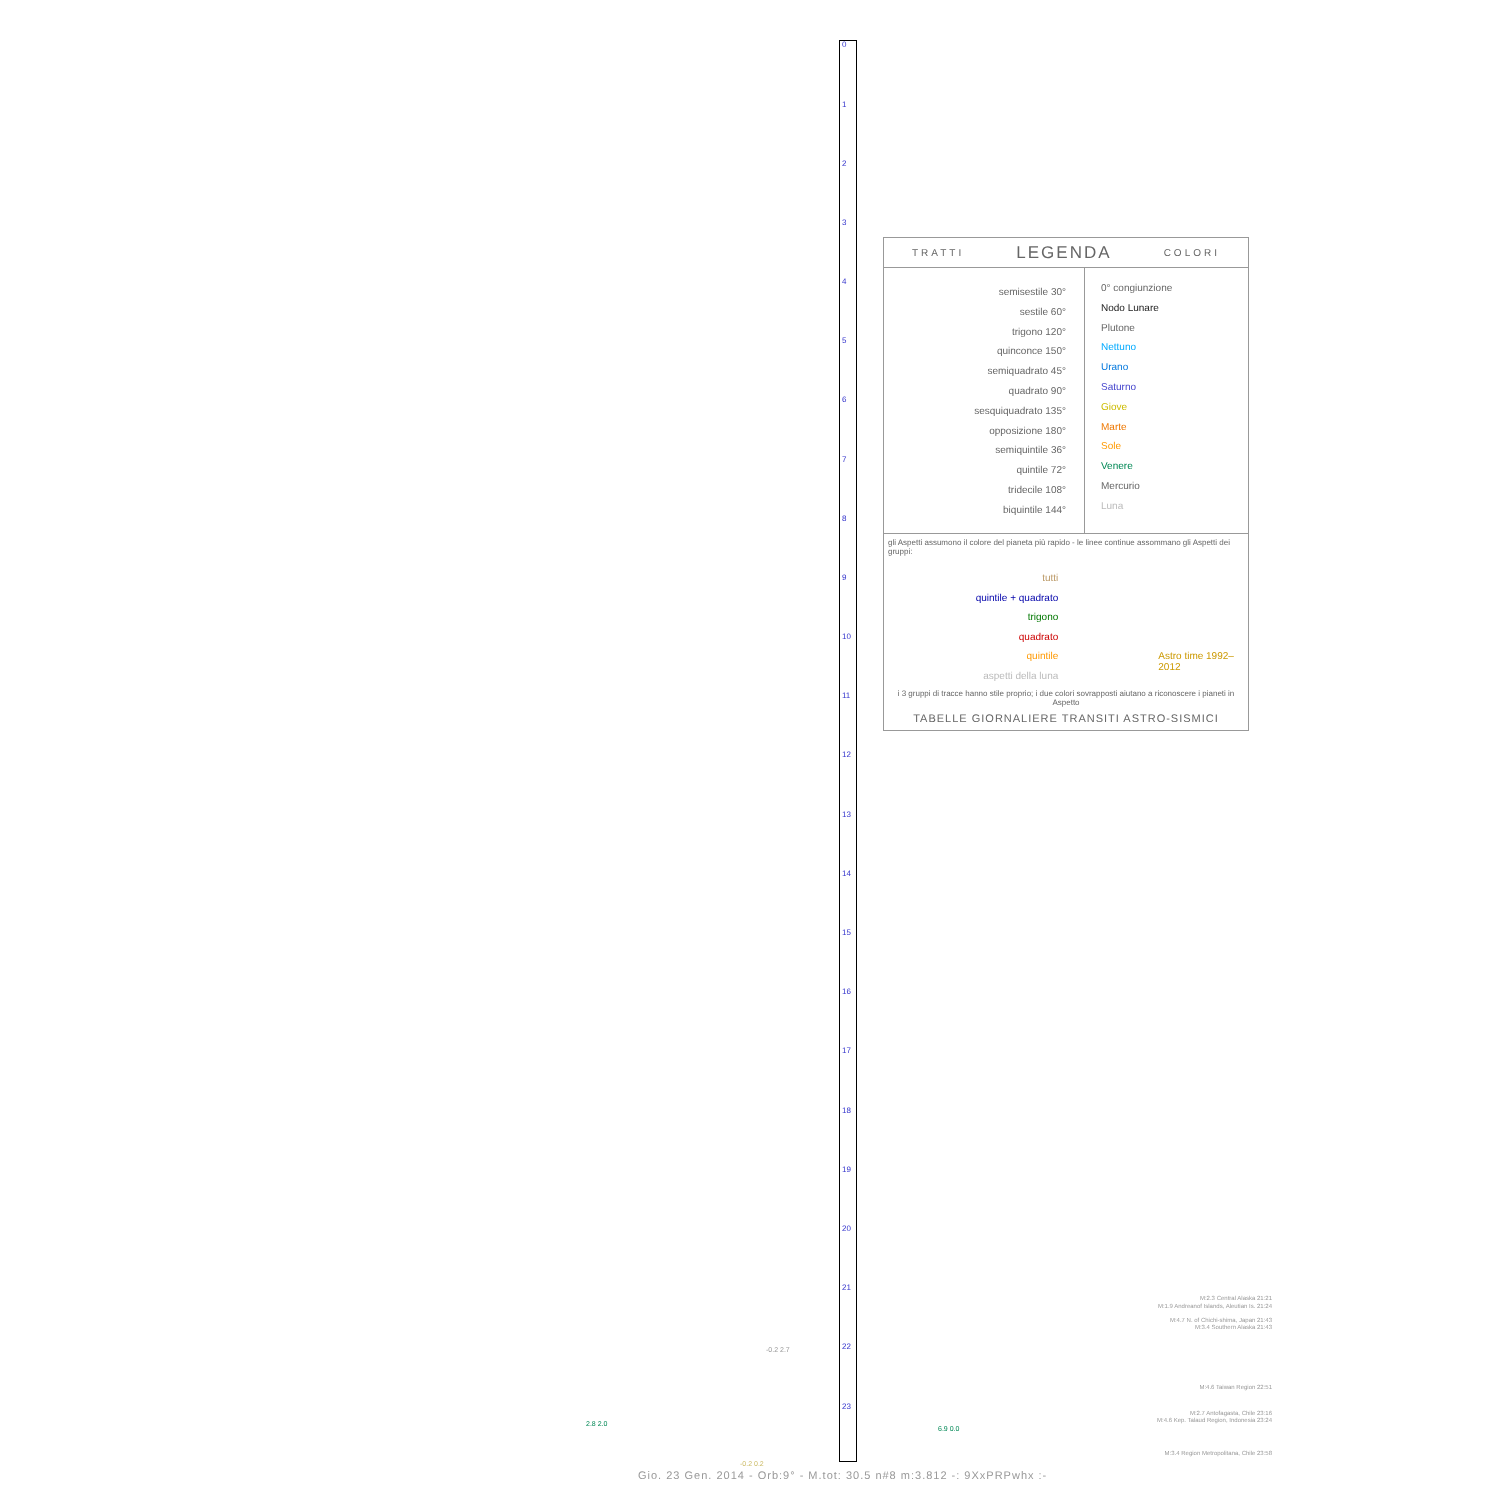0
1
2
3
4
5
6
7
8
9
10
11
12
13
14
15
16
17
18
19
20
21
22
23
TRATTI LEGENDA COLORI
semisestile 30°
sestile 60°
trigono 120°
quinconce 150°
semiquadrato 45°
quadrato 90°
sesquiquadrato 135°
opposizione 180°
semiquintile 36°
quintile 72°
tridecile 108°
biquintile 144°
0° congiunzione
Nodo Lunare
Plutone
Nettuno
Urano
Saturno
Giove
Marte
Sole
Venere
Mercurio
Luna
gli Aspetti assumono il colore del pianeta più rapido - le linee continue assommano gli Aspetti dei gruppi:
tutti
quintile + quadrato
trigono
quadrato
quintile
aspetti della luna
Astro time 1992–2012
i 3 gruppi di tracce hanno stile proprio; i due colori sovrapposti aiutano a riconoscere i pianeti in Aspetto
TABELLE GIORNALIERE TRANSITI ASTRO-SISMICI
M:2.3 Central Alaska 21:21
M:1.9 Andreanof Islands, Aleutian Is. 21:24
M:4.7 N. of Chichi-shima, Japan 21:43
M:3.4 Southern Alaska 21:43
M:4.6 Taiwan Region 22:51
M:2.7 Antofagasta, Chile 23:16
M:4.6 Kep. Talaud Region, Indonesia 23:24
M:3.4 Region Metropolitana, Chile 23:58
2.8 2.0
-0.2 2.7
-0.2 0.2
6.9 0.0
Gio. 23 Gen. 2014 - Orb:9° - M.tot: 30.5 n#8 m:3.812 -: 9XxPRPwhx :-